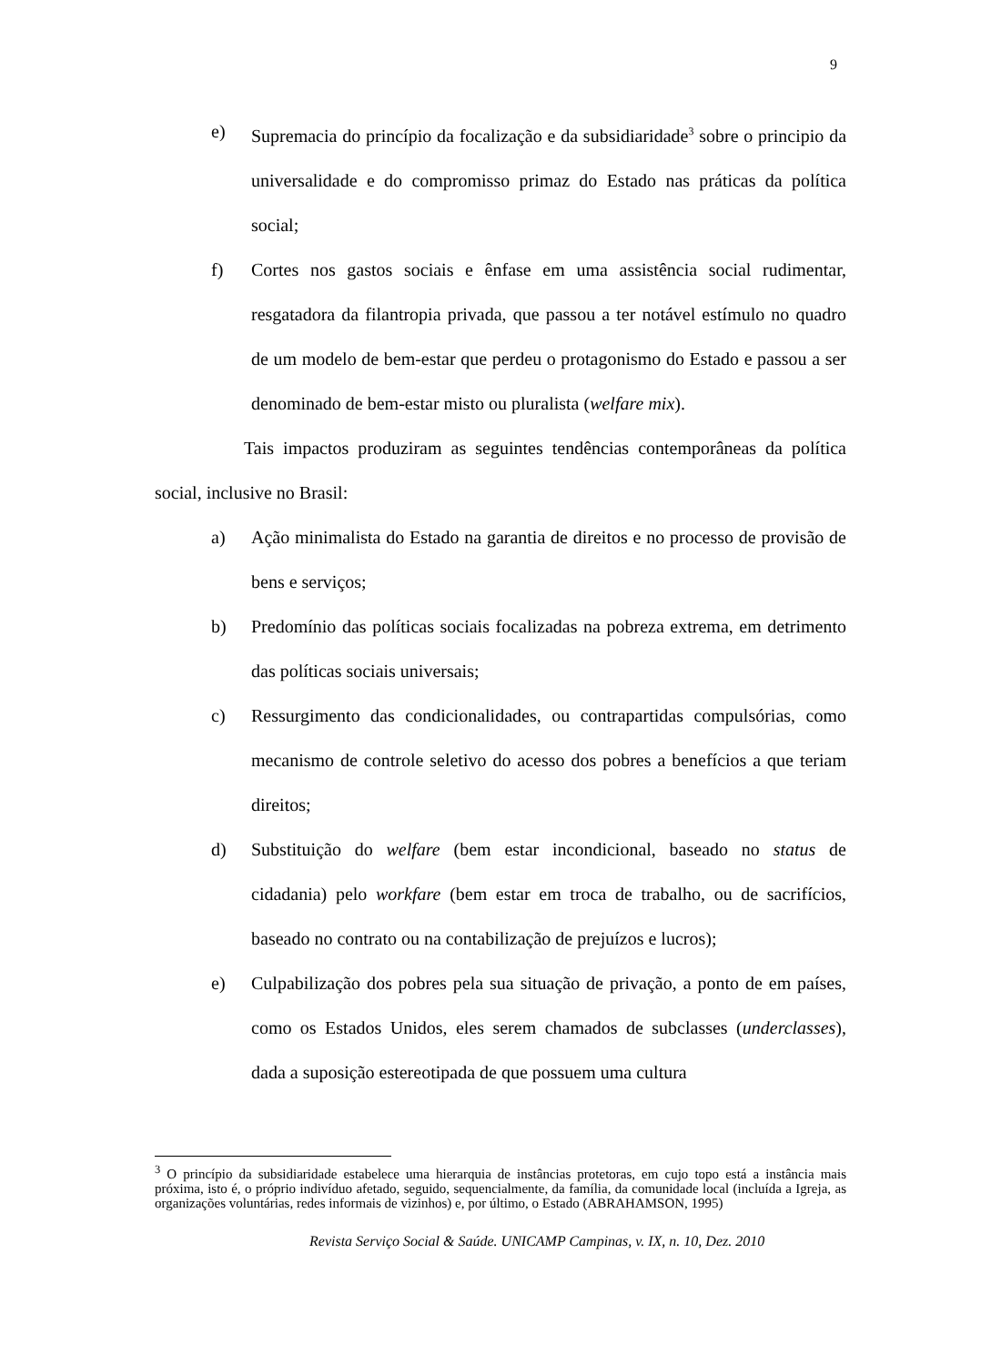9
e) Supremacia do princípio da focalização e da subsidiaridade<sup>3</sup> sobre o principio da universalidade e do compromisso primaz do Estado nas práticas da política social;
f) Cortes nos gastos sociais e ênfase em uma assistência social rudimentar, resgatadora da filantropia privada, que passou a ter notável estímulo no quadro de um modelo de bem-estar que perdeu o protagonismo do Estado e passou a ser denominado de bem-estar misto ou pluralista (welfare mix).
Tais impactos produziram as seguintes tendências contemporâneas da política social, inclusive no Brasil:
a) Ação minimalista do Estado na garantia de direitos e no processo de provisão de bens e serviços;
b) Predomínio das políticas sociais focalizadas na pobreza extrema, em detrimento das políticas sociais universais;
c) Ressurgimento das condicionalidades, ou contrapartidas compulsórias, como mecanismo de controle seletivo do acesso dos pobres a benefícios a que teriam direitos;
d) Substituição do welfare (bem estar incondicional, baseado no status de cidadania) pelo workfare (bem estar em troca de trabalho, ou de sacrifícios, baseado no contrato ou na contabilização de prejuízos e lucros);
e) Culpabilização dos pobres pela sua situação de privação, a ponto de em países, como os Estados Unidos, eles serem chamados de subclasses (underclasses), dada a suposição estereotipada de que possuem uma cultura
<sup>3</sup> O princípio da subsidiaridade estabelece uma hierarquia de instâncias protetoras, em cujo topo está a instância mais próxima, isto é, o próprio indivíduo afetado, seguido, sequencialmente, da família, da comunidade local (incluída a Igreja, as organizações voluntárias, redes informais de vizinhos) e, por último, o Estado (ABRAHAMSON, 1995)
Revista Serviço Social & Saúde. UNICAMP Campinas, v. IX, n. 10, Dez. 2010